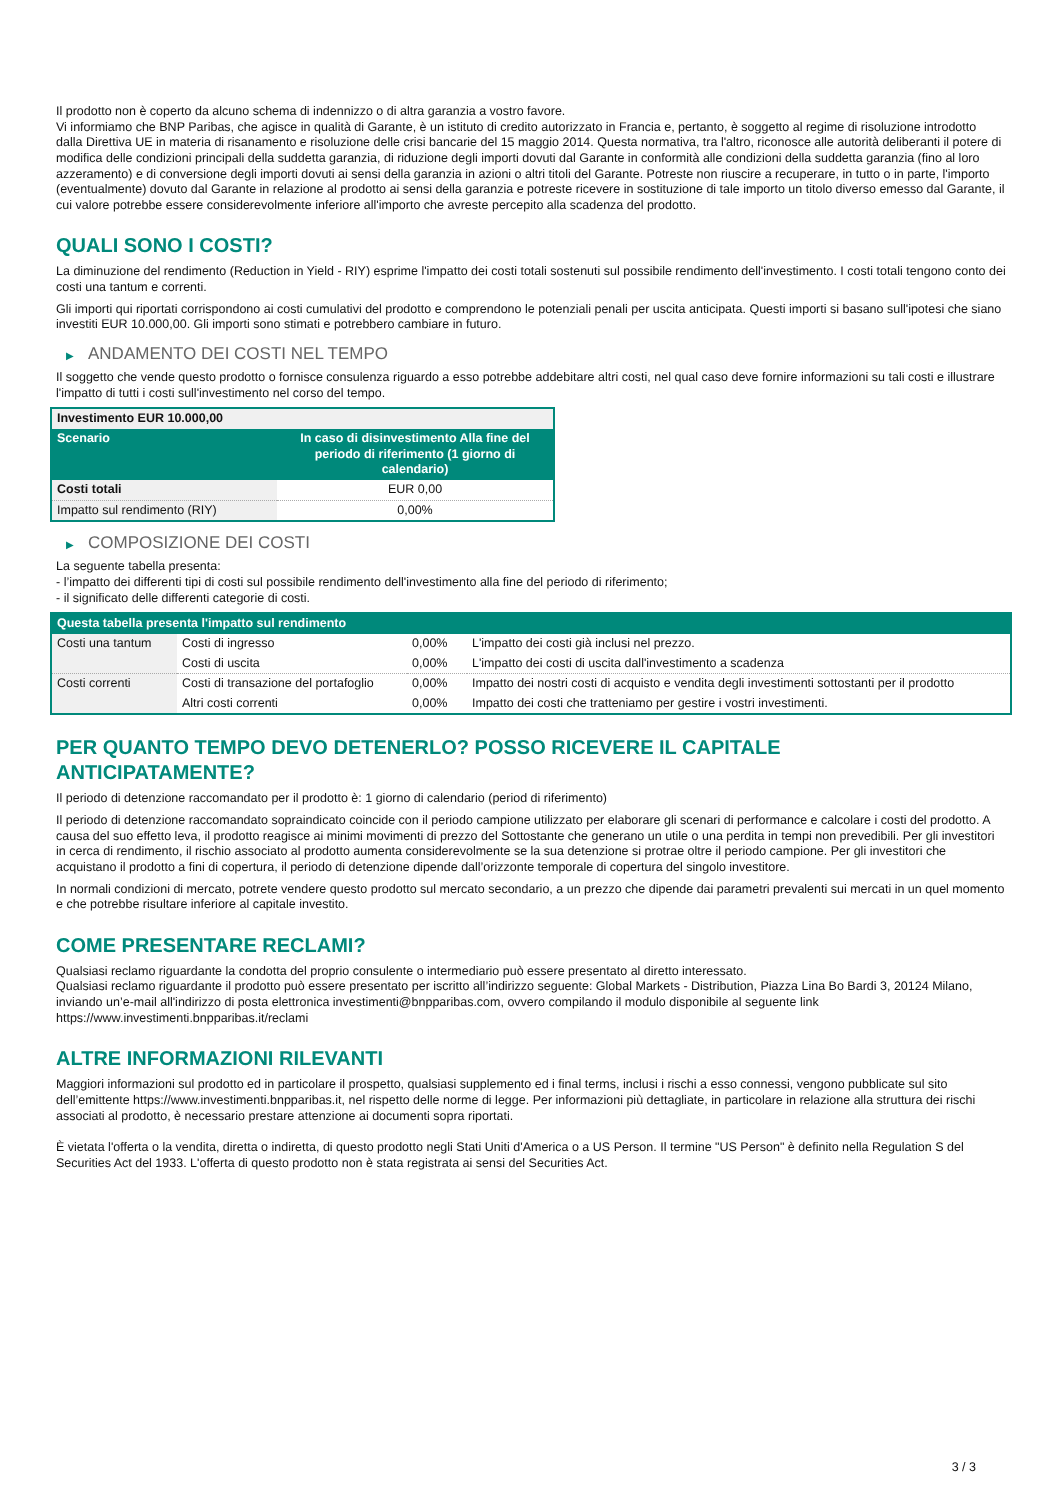Il prodotto non è coperto da alcuno schema di indennizzo o di altra garanzia a vostro favore.
Vi informiamo che BNP Paribas, che agisce in qualità di Garante, è un istituto di credito autorizzato in Francia e, pertanto, è soggetto al regime di risoluzione introdotto dalla Direttiva UE in materia di risanamento e risoluzione delle crisi bancarie del 15 maggio 2014. Questa normativa, tra l'altro, riconosce alle autorità deliberanti il potere di modifica delle condizioni principali della suddetta garanzia, di riduzione degli importi dovuti dal Garante in conformità alle condizioni della suddetta garanzia (fino al loro azzeramento) e di conversione degli importi dovuti ai sensi della garanzia in azioni o altri titoli del Garante. Potreste non riuscire a recuperare, in tutto o in parte, l'importo (eventualmente) dovuto dal Garante in relazione al prodotto ai sensi della garanzia e potreste ricevere in sostituzione di tale importo un titolo diverso emesso dal Garante, il cui valore potrebbe essere considerevolmente inferiore all'importo che avreste percepito alla scadenza del prodotto.
QUALI SONO I COSTI?
La diminuzione del rendimento (Reduction in Yield - RIY) esprime l'impatto dei costi totali sostenuti sul possibile rendimento dell'investimento. I costi totali tengono conto dei costi una tantum e correnti.
Gli importi qui riportati corrispondono ai costi cumulativi del prodotto e comprendono le potenziali penali per uscita anticipata. Questi importi si basano sull'ipotesi che siano investiti EUR 10.000,00. Gli importi sono stimati e potrebbero cambiare in futuro.
▶ ANDAMENTO DEI COSTI NEL TEMPO
Il soggetto che vende questo prodotto o fornisce consulenza riguardo a esso potrebbe addebitare altri costi, nel qual caso deve fornire informazioni su tali costi e illustrare l'impatto di tutti i costi sull'investimento nel corso del tempo.
| Investimento EUR 10.000,00 | |
| --- | --- |
| Scenario | In caso di disinvestimento Alla fine del periodo di riferimento (1 giorno di calendario) |
| Costi totali | EUR 0,00 |
| Impatto sul rendimento (RIY) | 0,00% |
▶ COMPOSIZIONE DEI COSTI
La seguente tabella presenta:
- l’impatto dei differenti tipi di costi sul possibile rendimento dell'investimento alla fine del periodo di riferimento;
- il significato delle differenti categorie di costi.
| Questa tabella presenta l'impatto sul rendimento | | | |
| --- | --- | --- | --- |
| Costi una tantum | Costi di ingresso | 0,00% | L'impatto dei costi già inclusi nel prezzo. |
| | Costi di uscita | 0,00% | L'impatto dei costi di uscita dall'investimento a scadenza |
| Costi correnti | Costi di transazione del portafoglio | 0,00% | Impatto dei nostri costi di acquisto e vendita degli investimenti sottostanti per il prodotto |
| | Altri costi correnti | 0,00% | Impatto dei costi che tratteniamo per gestire i vostri investimenti. |
PER QUANTO TEMPO DEVO DETENERLO? POSSO RICEVERE IL CAPITALE
ANTICIPATAMENTE?
Il periodo di detenzione raccomandato per il prodotto è: 1 giorno di calendario (period di riferimento)
Il periodo di detenzione raccomandato sopraindicato coincide con il periodo campione utilizzato per elaborare gli scenari di performance e calcolare i costi del prodotto. A causa del suo effetto leva, il prodotto reagisce ai minimi movimenti di prezzo del Sottostante che generano un utile o una perdita in tempi non prevedibili. Per gli investitori in cerca di rendimento, il rischio associato al prodotto aumenta considerevolmente se la sua detenzione si protrae oltre il periodo campione. Per gli investitori che acquistano il prodotto a fini di copertura, il periodo di detenzione dipende dall’orizzonte temporale di copertura del singolo investitore.
In normali condizioni di mercato, potrete vendere questo prodotto sul mercato secondario, a un prezzo che dipende dai parametri prevalenti sui mercati in un quel momento e che potrebbe risultare inferiore al capitale investito.
COME PRESENTARE RECLAMI?
Qualsiasi reclamo riguardante la condotta del proprio consulente o intermediario può essere presentato al diretto interessato.
Qualsiasi reclamo riguardante il prodotto può essere presentato per iscritto all’indirizzo seguente: Global Markets - Distribution, Piazza Lina Bo Bardi 3, 20124 Milano, inviando un’e-mail all'indirizzo di posta elettronica investimenti@bnpparibas.com, ovvero compilando il modulo disponibile al seguente link https://www.investimenti.bnpparibas.it/reclami
ALTRE INFORMAZIONI RILEVANTI
Maggiori informazioni sul prodotto ed in particolare il prospetto, qualsiasi supplemento ed i final terms, inclusi i rischi a esso connessi, vengono pubblicate sul sito dell’emittente https://www.investimenti.bnpparibas.it, nel rispetto delle norme di legge. Per informazioni più dettagliate, in particolare in relazione alla struttura dei rischi associati al prodotto, è necessario prestare attenzione ai documenti sopra riportati.
È vietata l'offerta o la vendita, diretta o indiretta, di questo prodotto negli Stati Uniti d'America o a US Person. Il termine "US Person" è definito nella Regulation S del Securities Act del 1933. L'offerta di questo prodotto non è stata registrata ai sensi del Securities Act.
3 / 3